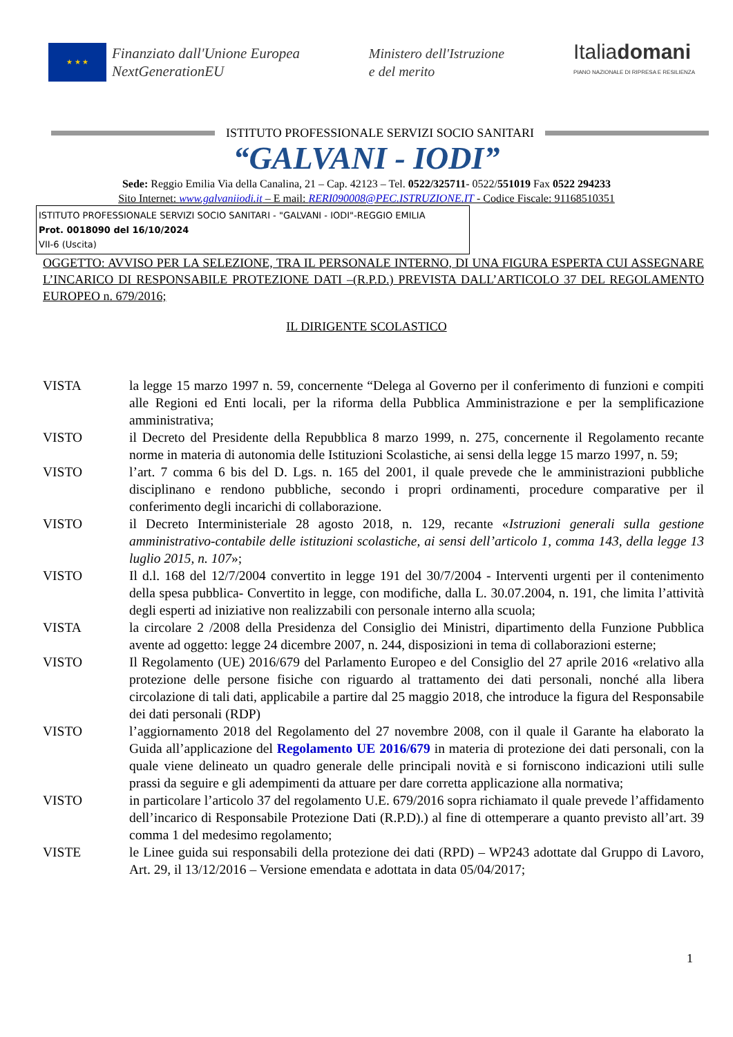★ ★ ★
Finanziato dall'Unione Europea
NextGenerationEU
Ministero dell'Istruzione
e del merito
Italiadomani
PIANO NAZIONALE DI RIPRESA E RESILIENZA
ISTITUTO PROFESSIONALE SERVIZI SOCIO SANITARI
“GALVANI - IODI”
Sede: Reggio Emilia Via della Canalina, 21 – Cap. 42123 – Tel. 0522/325711- 0522/551019 Fax 0522 294233
Sito Internet: www.galvaniiodi.it – E mail: RERI090008@PEC.ISTRUZIONE.IT - Codice Fiscale: 91168510351
ISTITUTO PROFESSIONALE SERVIZI SOCIO SANITARI - "GALVANI - IODI"-REGGIO EMILIA
Prot. 0018090 del 16/10/2024
VII-6 (Uscita)
OGGETTO: AVVISO PER LA SELEZIONE, TRA IL PERSONALE INTERNO, DI UNA FIGURA ESPERTA CUI ASSEGNARE L’INCARICO DI RESPONSABILE PROTEZIONE DATI –(R.P.D.) PREVISTA DALL’ARTICOLO 37 DEL REGOLAMENTO EUROPEO n. 679/2016;
IL DIRIGENTE SCOLASTICO
VISTA la legge 15 marzo 1997 n. 59, concernente “Delega al Governo per il conferimento di funzioni e compiti alle Regioni ed Enti locali, per la riforma della Pubblica Amministrazione e per la semplificazione amministrativa;
VISTO il Decreto del Presidente della Repubblica 8 marzo 1999, n. 275, concernente il Regolamento recante norme in materia di autonomia delle Istituzioni Scolastiche, ai sensi della legge 15 marzo 1997, n. 59;
VISTO l’art. 7 comma 6 bis del D. Lgs. n. 165 del 2001, il quale prevede che le amministrazioni pubbliche disciplinano e rendono pubbliche, secondo i propri ordinamenti, procedure comparative per il conferimento degli incarichi di collaborazione.
VISTO il Decreto Interministeriale 28 agosto 2018, n. 129, recante «Istruzioni generali sulla gestione amministrativo-contabile delle istituzioni scolastiche, ai sensi dell’articolo 1, comma 143, della legge 13 luglio 2015, n. 107»;
VISTO Il d.l. 168 del 12/7/2004 convertito in legge 191 del 30/7/2004 - Interventi urgenti per il contenimento della spesa pubblica- Convertito in legge, con modifiche, dalla L. 30.07.2004, n. 191, che limita l’attività degli esperti ad iniziative non realizzabili con personale interno alla scuola;
VISTA la circolare 2 /2008 della Presidenza del Consiglio dei Ministri, dipartimento della Funzione Pubblica avente ad oggetto: legge 24 dicembre 2007, n. 244, disposizioni in tema di collaborazioni esterne;
VISTO Il Regolamento (UE) 2016/679 del Parlamento Europeo e del Consiglio del 27 aprile 2016 «relativo alla protezione delle persone fisiche con riguardo al trattamento dei dati personali, nonché alla libera circolazione di tali dati, applicabile a partire dal 25 maggio 2018, che introduce la figura del Responsabile dei dati personali (RDP)
VISTO l’aggiornamento 2018 del Regolamento del 27 novembre 2008, con il quale il Garante ha elaborato la Guida all’applicazione del Regolamento UE 2016/679 in materia di protezione dei dati personali, con la quale viene delineato un quadro generale delle principali novità e si forniscono indicazioni utili sulle prassi da seguire e gli adempimenti da attuare per dare corretta applicazione alla normativa;
VISTO in particolare l’articolo 37 del regolamento U.E. 679/2016 sopra richiamato il quale prevede l’affidamento dell’incarico di Responsabile Protezione Dati (R.P.D).) al fine di ottemperare a quanto previsto all’art. 39 comma 1 del medesimo regolamento;
VISTE le Linee guida sui responsabili della protezione dei dati (RPD) – WP243 adottate dal Gruppo di Lavoro, Art. 29, il 13/12/2016 – Versione emendata e adottata in data 05/04/2017;
1